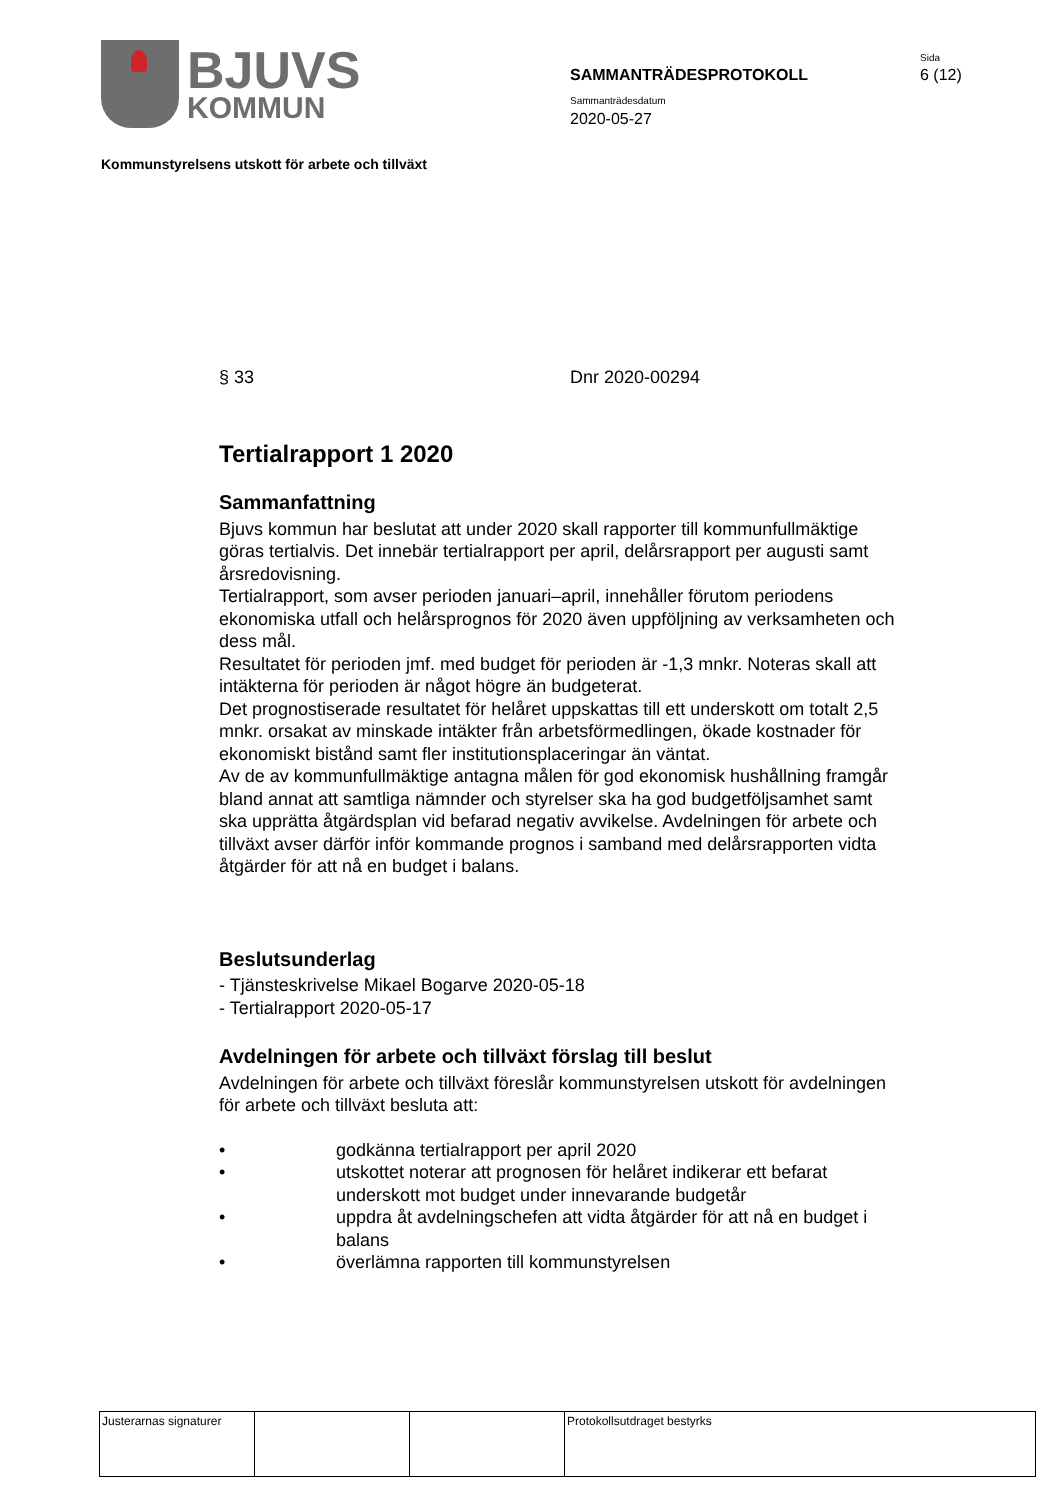BJUVS
KOMMUN
SAMMANTRÄDESPROTOKOLL
Sammanträdesdatum
2020-05-27
Sida
6 (12)
Kommunstyrelsens utskott för arbete och tillväxt
§ 33 Dnr 2020-00294
Tertialrapport 1 2020
Sammanfattning
Bjuvs kommun har beslutat att under 2020 skall rapporter till kommunfullmäktige göras tertialvis. Det innebär tertialrapport per april, delårsrapport per augusti samt årsredovisning.
Tertialrapport, som avser perioden januari–april, innehåller förutom periodens ekonomiska utfall och helårsprognos för 2020 även uppföljning av verksamheten och dess mål.
Resultatet för perioden jmf. med budget för perioden är -1,3 mnkr. Noteras skall att intäkterna för perioden är något högre än budgeterat.
Det prognostiserade resultatet för helåret uppskattas till ett underskott om totalt 2,5 mnkr. orsakat av minskade intäkter från arbetsförmedlingen, ökade kostnader för ekonomiskt bistånd samt fler institutionsplaceringar än väntat.
Av de av kommunfullmäktige antagna målen för god ekonomisk hushållning framgår bland annat att samtliga nämnder och styrelser ska ha god budgetföljsamhet samt ska upprätta åtgärdsplan vid befarad negativ avvikelse. Avdelningen för arbete och tillväxt avser därför inför kommande prognos i samband med delårsrapporten vidta åtgärder för att nå en budget i balans.
Beslutsunderlag
- Tjänsteskrivelse Mikael Bogarve 2020-05-18
- Tertialrapport 2020-05-17
Avdelningen för arbete och tillväxt förslag till beslut
Avdelningen för arbete och tillväxt föreslår kommunstyrelsen utskott för avdelningen för arbete och tillväxt besluta att:
• godkänna tertialrapport per april 2020
• utskottet noterar att prognosen för helåret indikerar ett befarat underskott mot budget under innevarande budgetår
• uppdra åt avdelningschefen att vidta åtgärder för att nå en budget i balans
• överlämna rapporten till kommunstyrelsen
| Justerarnas signaturer | | | Protokollsutdraget bestyrks |